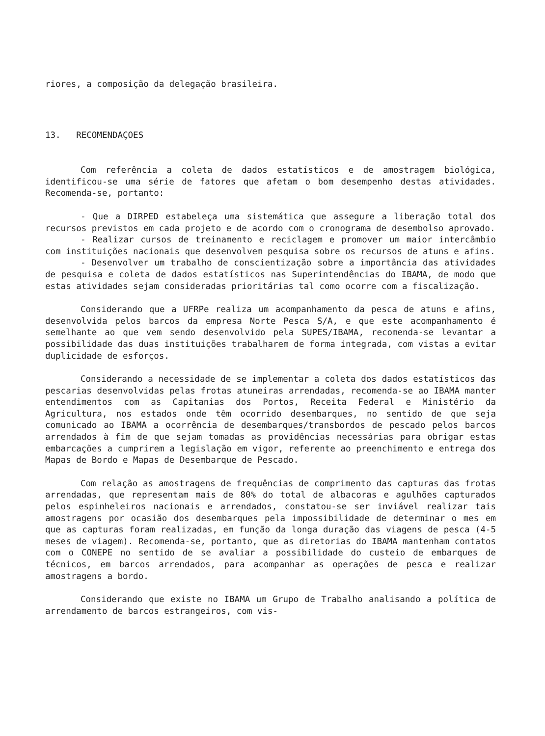riores, a composição da delegação brasileira.
13. RECOMENDAÇOES
Com referência a coleta de dados estatísticos e de amostragem biológica, identificou-se uma série de fatores que afetam o bom desempenho destas atividades. Recomenda-se, portanto:
- Que a DIRPED estabeleça uma sistemática que assegure a liberação total dos recursos previstos em cada projeto e de acordo com o cronograma de desembolso aprovado.
- Realizar cursos de treinamento e reciclagem e promover um maior intercâmbio com instituições nacionais que desenvolvem pesquisa sobre os recursos de atuns e afins.
- Desenvolver um trabalho de conscientização sobre a importância das atividades de pesquisa e coleta de dados estatísticos nas Superintendências do IBAMA, de modo que estas atividades sejam consideradas prioritárias tal como ocorre com a fiscalização.
Considerando que a UFRPe realiza um acompanhamento da pesca de atuns e afins, desenvolvida pelos barcos da empresa Norte Pesca S/A, e que este acompanhamento é semelhante ao que vem sendo desenvolvido pela SUPES/IBAMA, recomenda-se levantar a possibilidade das duas instituições trabalharem de forma integrada, com vistas a evitar duplicidade de esforços.
Considerando a necessidade de se implementar a coleta dos dados estatísticos das pescarias desenvolvidas pelas frotas atuneiras arrendadas, recomenda-se ao IBAMA manter entendimentos com as Capitanias dos Portos, Receita Federal e Ministério da Agricultura, nos estados onde têm ocorrido desembarques, no sentido de que seja comunicado ao IBAMA a ocorrência de desembarques/transbordos de pescado pelos barcos arrendados à fim de que sejam tomadas as providências necessárias para obrigar estas embarcações a cumprirem a legislação em vigor, referente ao preenchimento e entrega dos Mapas de Bordo e Mapas de Desembarque de Pescado.
Com relação as amostragens de frequências de comprimento das capturas das frotas arrendadas, que representam mais de 80% do total de albacoras e agulhões capturados pelos espinheleiros nacionais e arrendados, constatou-se ser inviável realizar tais amostragens por ocasião dos desembarques pela impossibilidade de determinar o mes em que as capturas foram realizadas, em função da longa duração das viagens de pesca (4-5 meses de viagem). Recomenda-se, portanto, que as diretorias do IBAMA mantenham contatos com o CONEPE no sentido de se avaliar a possibilidade do custeio de embarques de técnicos, em barcos arrendados, para acompanhar as operações de pesca e realizar amostragens a bordo.
Considerando que existe no IBAMA um Grupo de Trabalho analisando a política de arrendamento de barcos estrangeiros, com vis-